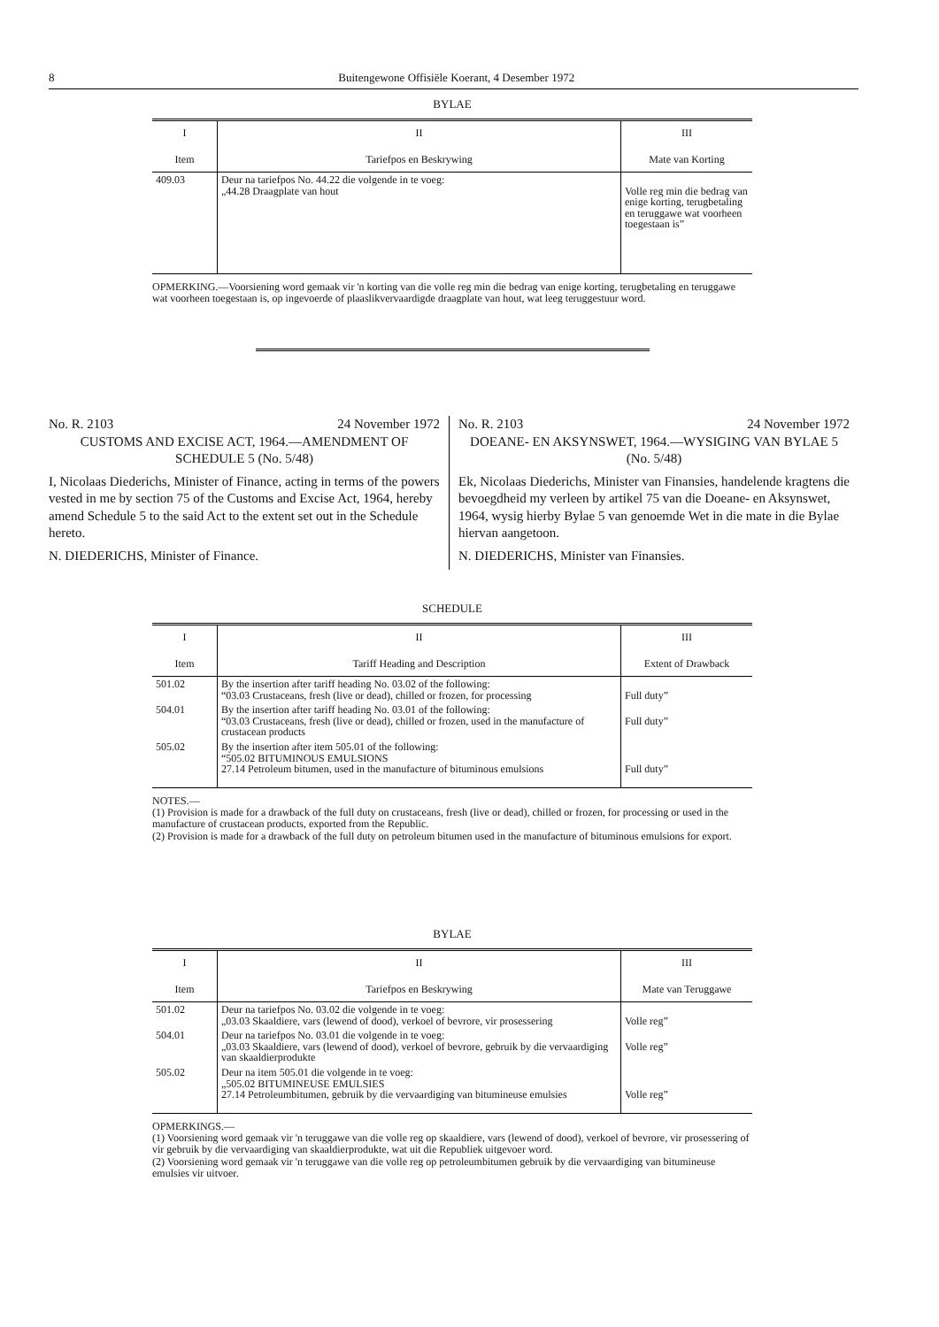8 Buitengewone Offisiële Koerant, 4 Desember 1972
BYLAE
| I Item | II Tariefpos en Beskrywing | III Mate van Korting |
| --- | --- | --- |
| 409.03 | Deur na tariefpos No. 44.22 die volgende in te voeg: „44.28 Draagplate van hout | Volle reg min die bedrag van enige korting, terugbetaling en teruggawe wat voorheen toegestaan is” |
OPMERKING.—Voorsiening word gemaak vir 'n korting van die volle reg min die bedrag van enige korting, terugbetaling en teruggawe wat voorheen toegestaan is, op ingevoerde of plaaslikvervaardigde draagplate van hout, wat leeg teruggestuur word.
No. R. 2103 24 November 1972
CUSTOMS AND EXCISE ACT, 1964.—AMENDMENT OF SCHEDULE 5 (No. 5/48)
I, Nicolaas Diederichs, Minister of Finance, acting in terms of the powers vested in me by section 75 of the Customs and Excise Act, 1964, hereby amend Schedule 5 to the said Act to the extent set out in the Schedule hereto.
N. DIEDERICHS, Minister of Finance.
No. R. 2103 24 November 1972
DOEANE- EN AKSYNSWET, 1964.—WYSIGING VAN BYLAE 5 (No. 5/48)
Ek, Nicolaas Diederichs, Minister van Finansies, handelende kragtens die bevoegdheid my verleen by artikel 75 van die Doeane- en Aksynswet, 1964, wysig hierby Bylae 5 van genoemde Wet in die mate in die Bylae hiervan aangetoon.
N. DIEDERICHS, Minister van Finansies.
SCHEDULE
| I Item | II Tariff Heading and Description | III Extent of Drawback |
| --- | --- | --- |
| 501.02 | By the insertion after tariff heading No. 03.02 of the following: “03.03 Crustaceans, fresh (live or dead), chilled or frozen, for processing | Full duty” |
| 504.01 | By the insertion after tariff heading No. 03.01 of the following: “03.03 Crustaceans, fresh (live or dead), chilled or frozen, used in the manufacture of crustacean products | Full duty” |
| 505.02 | By the insertion after item 505.01 of the following: “505.02 BITUMINOUS EMULSIONS 27.14 Petroleum bitumen, used in the manufacture of bituminous emulsions | Full duty” |
NOTES.—
(1) Provision is made for a drawback of the full duty on crustaceans, fresh (live or dead), chilled or frozen, for processing or used in the manufacture of crustacean products, exported from the Republic.
(2) Provision is made for a drawback of the full duty on petroleum bitumen used in the manufacture of bituminous emulsions for export.
BYLAE
| I Item | II Tariefpos en Beskrywing | III Mate van Teruggawe |
| --- | --- | --- |
| 501.02 | Deur na tariefpos No. 03.02 die volgende in te voeg: „03.03 Skaaldiere, vars (lewend of dood), verkoel of bevrore, vir prosessering | Volle reg” |
| 504.01 | Deur na tariefpos No. 03.01 die volgende in te voeg: „03.03 Skaaldiere, vars (lewend of dood), verkoel of bevrore, gebruik by die vervaardiging van skaaldierprodukte | Volle reg” |
| 505.02 | Deur na item 505.01 die volgende in te voeg: „505.02 BITUMINEUSE EMULSIES 27.14 Petroleumbitumen, gebruik by die vervaardiging van bitumineuse emulsies | Volle reg” |
OPMERKINGS.—
(1) Voorsiening word gemaak vir 'n teruggawe van die volle reg op skaaldiere, vars (lewend of dood), verkoel of bevrore, vir prosessering of vir gebruik by die vervaardiging van skaaldierprodukte, wat uit die Republiek uitgevoer word.
(2) Voorsiening word gemaak vir 'n teruggawe van die volle reg op petroleumbitumen gebruik by die vervaardiging van bitumineuse emulsies vir uitvoer.